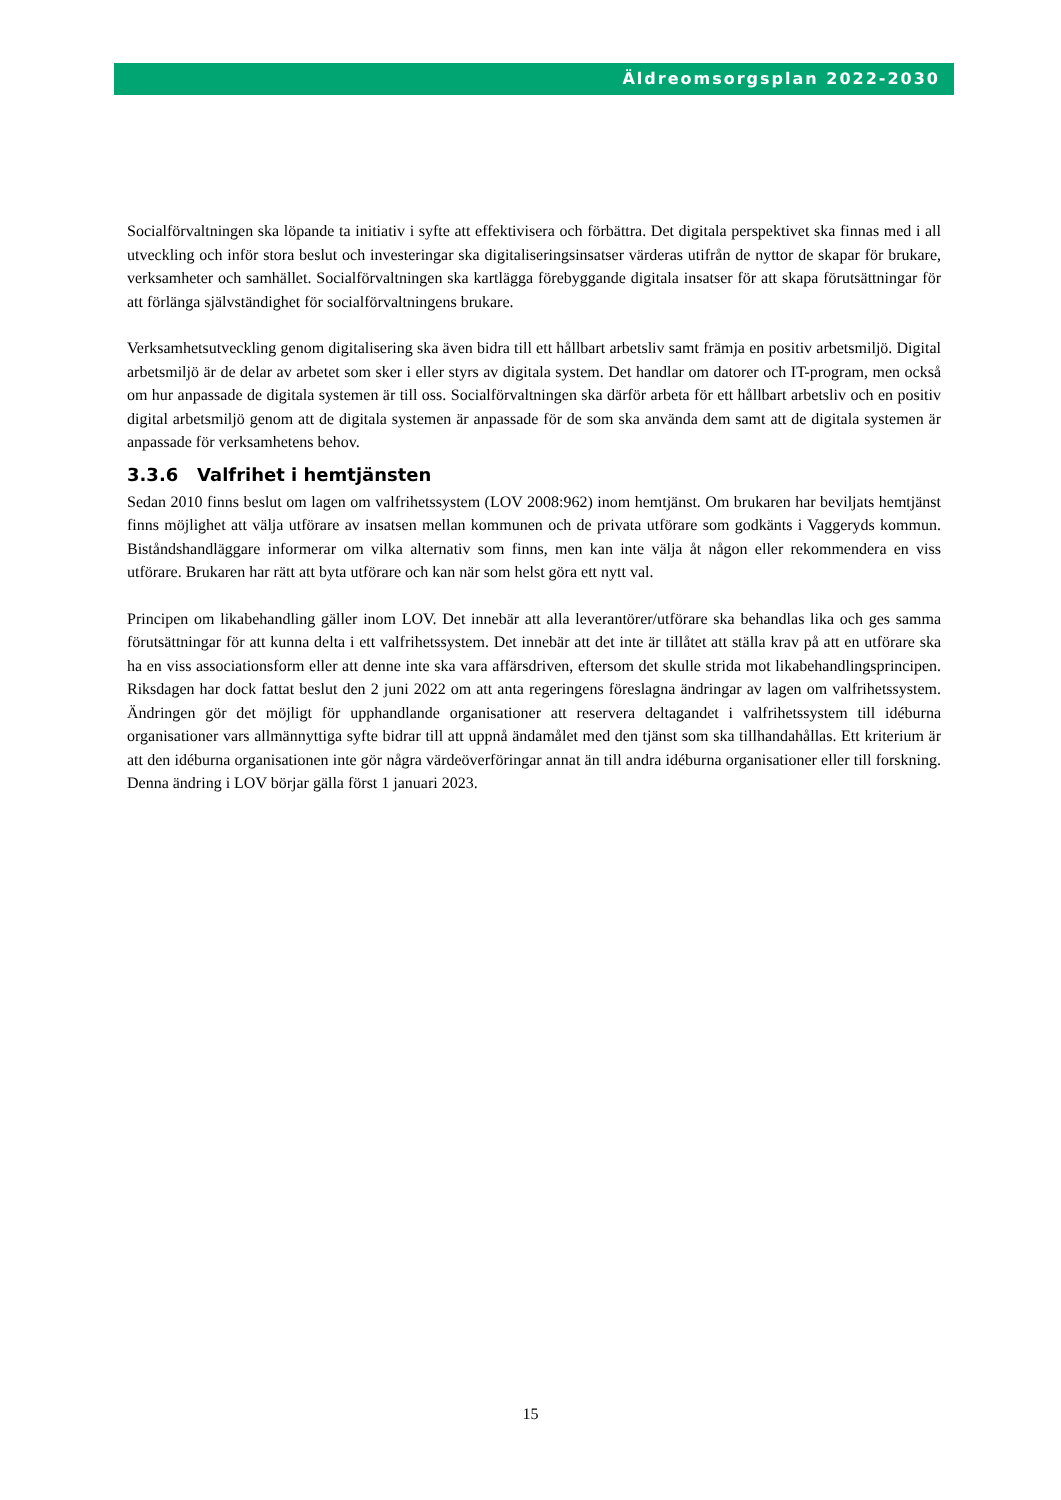Äldreomsorgsplan 2022-2030
Socialförvaltningen ska löpande ta initiativ i syfte att effektivisera och förbättra. Det digitala perspektivet ska finnas med i all utveckling och inför stora beslut och investeringar ska digitaliseringsinsatser värderas utifrån de nyttor de skapar för brukare, verksamheter och samhället. Socialförvaltningen ska kartlägga förebyggande digitala insatser för att skapa förutsättningar för att förlänga självständighet för socialförvaltningens brukare.
Verksamhetsutveckling genom digitalisering ska även bidra till ett hållbart arbetsliv samt främja en positiv arbetsmiljö. Digital arbetsmiljö är de delar av arbetet som sker i eller styrs av digitala system. Det handlar om datorer och IT-program, men också om hur anpassade de digitala systemen är till oss. Socialförvaltningen ska därför arbeta för ett hållbart arbetsliv och en positiv digital arbetsmiljö genom att de digitala systemen är anpassade för de som ska använda dem samt att de digitala systemen är anpassade för verksamhetens behov.
3.3.6 Valfrihet i hemtjänsten
Sedan 2010 finns beslut om lagen om valfrihetssystem (LOV 2008:962) inom hemtjänst. Om brukaren har beviljats hemtjänst finns möjlighet att välja utförare av insatsen mellan kommunen och de privata utförare som godkänts i Vaggeryds kommun. Biståndshandläggare informerar om vilka alternativ som finns, men kan inte välja åt någon eller rekommendera en viss utförare. Brukaren har rätt att byta utförare och kan när som helst göra ett nytt val.
Principen om likabehandling gäller inom LOV. Det innebär att alla leverantörer/utförare ska behandlas lika och ges samma förutsättningar för att kunna delta i ett valfrihetssystem. Det innebär att det inte är tillåtet att ställa krav på att en utförare ska ha en viss associationsform eller att denne inte ska vara affärsdriven, eftersom det skulle strida mot likabehandlingsprincipen. Riksdagen har dock fattat beslut den 2 juni 2022 om att anta regeringens föreslagna ändringar av lagen om valfrihetssystem. Ändringen gör det möjligt för upphandlande organisationer att reservera deltagandet i valfrihetssystem till idéburna organisationer vars allmännyttiga syfte bidrar till att uppnå ändamålet med den tjänst som ska tillhandahållas. Ett kriterium är att den idéburna organisationen inte gör några värdeöverföringar annat än till andra idéburna organisationer eller till forskning. Denna ändring i LOV börjar gälla först 1 januari 2023.
15